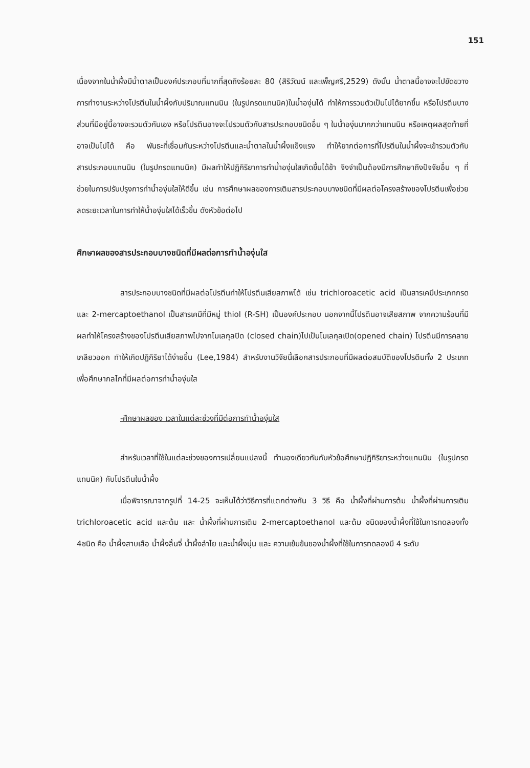151
เนื่องจากในน้ำผึ้งมีน้ำตาลเป็นองค์ประกอบที่มากที่สุดถึงร้อยละ 80 (สิริวัฒน์ และเพ็ญศรี,2529) ดังนั้น น้ำตาลนี้อาจจะไปขัดขวางการทำงานระหว่างโปรตีนในน้ำผึ้งกับปริมาณแทนนิน (ในรูปกรดแทนนิค)ในน้ำองุ่นได้ ทำให้การรวมตัวเป็นไปได้ยากขึ้น หรือโปรตีนบางส่วนที่มีอยู่นี้อาจจะรวมตัวกันเอง หรือโปรตีนอาจจะไปรวมตัวกับสารประกอบชนิดอื่น ๆ ในน้ำองุ่นมากกว่าแทนนิน หรือเหตุผลสุดท้ายที่อาจเป็นไปได้ คือ พันธะที่เชื่อมกันระหว่างโปรตีนและน้ำตาลในน้ำผึ้งแข็งแรง ทำให้ยากต่อการที่โปรตีนในน้ำผึ้งจะเข้ารวมตัวกับสารประกอบแทนนิน (ในรูปกรดแทนนิค) มีผลทำให้ปฏิกิริยาการทำน้ำองุ่นใสเกิดขึ้นได้ช้า จึงจำเป็นต้องมีการศึกษาถึงปัจจัยอื่น ๆ ที่ช่วยในการปรับปรุงการทำน้ำองุ่นใสให้ดีขึ้น เช่น การศึกษาผลของการเติมสารประกอบบางชนิดที่มีผลต่อโครงสร้างของโปรตีนเพื่อช่วยลดระยะเวลาในการทำให้น้ำองุ่นใสได้เร็วขึ้น ดังหัวข้อต่อไป
ศึกษาผลของสารประกอบบางชนิดที่มีผลต่อการทำน้ำองุ่นใส
สารประกอบบางชนิดที่มีผลต่อโปรตีนทำให้โปรตีนเสียสภาพได้ เช่น trichloroacetic acid เป็นสารเคมีประเภทกรด และ 2-mercaptoethanol เป็นสารเคมีที่มีหมู่ thiol (R-SH) เป็นองค์ประกอบ นอกจากนี้โปรตีนอาจเสียสภาพ จากความร้อนที่มีผลทำให้โครงสร้างของโปรตีนเสียสภาพไปจากโมเลกุลปิด (closed chain)ไปเป็นโมเลกุลเปิด(opened chain) โปรตีนมีการคลายเกลียวออก ทำให้เกิดปฏิกิริยาได้ง่ายขึ้น (Lee,1984) สำหรับงานวิจัยนี้เลือกสารประกอบที่มีผลต่อสมบัติของโปรตีนทั้ง 2 ประเภท เพื่อศึกษากลไกที่มีผลต่อการทำน้ำองุ่นใส
-ศึกษาผลของ เวลาในแต่ละช่วงที่มีต่อการทำน้ำองุ่นใส
สำหรับเวลาที่ใช้ในแต่ละช่วงของการเปลี่ยนแปลงนี้ ทำนองเดียวกันกับหัวข้อศึกษาปฏิกิริยาระหว่างแทนนิน (ในรูปกรดแทนนิค) กับโปรตีนในน้ำผึ้ง
เมื่อพิจารณาจากรูปที่ 14-25 จะเห็นได้ว่าวิธีการที่แตกต่างกัน 3 วิธี คือ น้ำผึ้งที่ผ่านการต้ม น้ำผึ้งที่ผ่านการเติม trichloroacetic acid และต้ม และ น้ำผึ้งที่ผ่านการเติม 2-mercaptoethanol และต้ม ชนิดของน้ำผึ้งที่ใช้ในการทดลองทั้ง 4ชนิด คือ น้ำผึ้งสาบเสือ น้ำผึ้งลิ้นจี่ น้ำผึ้งลำไย และน้ำผึ้งนุ่น และ ความเข้มข้นของน้ำผึ้งที่ใช้ในการทดลองมี 4 ระดับ